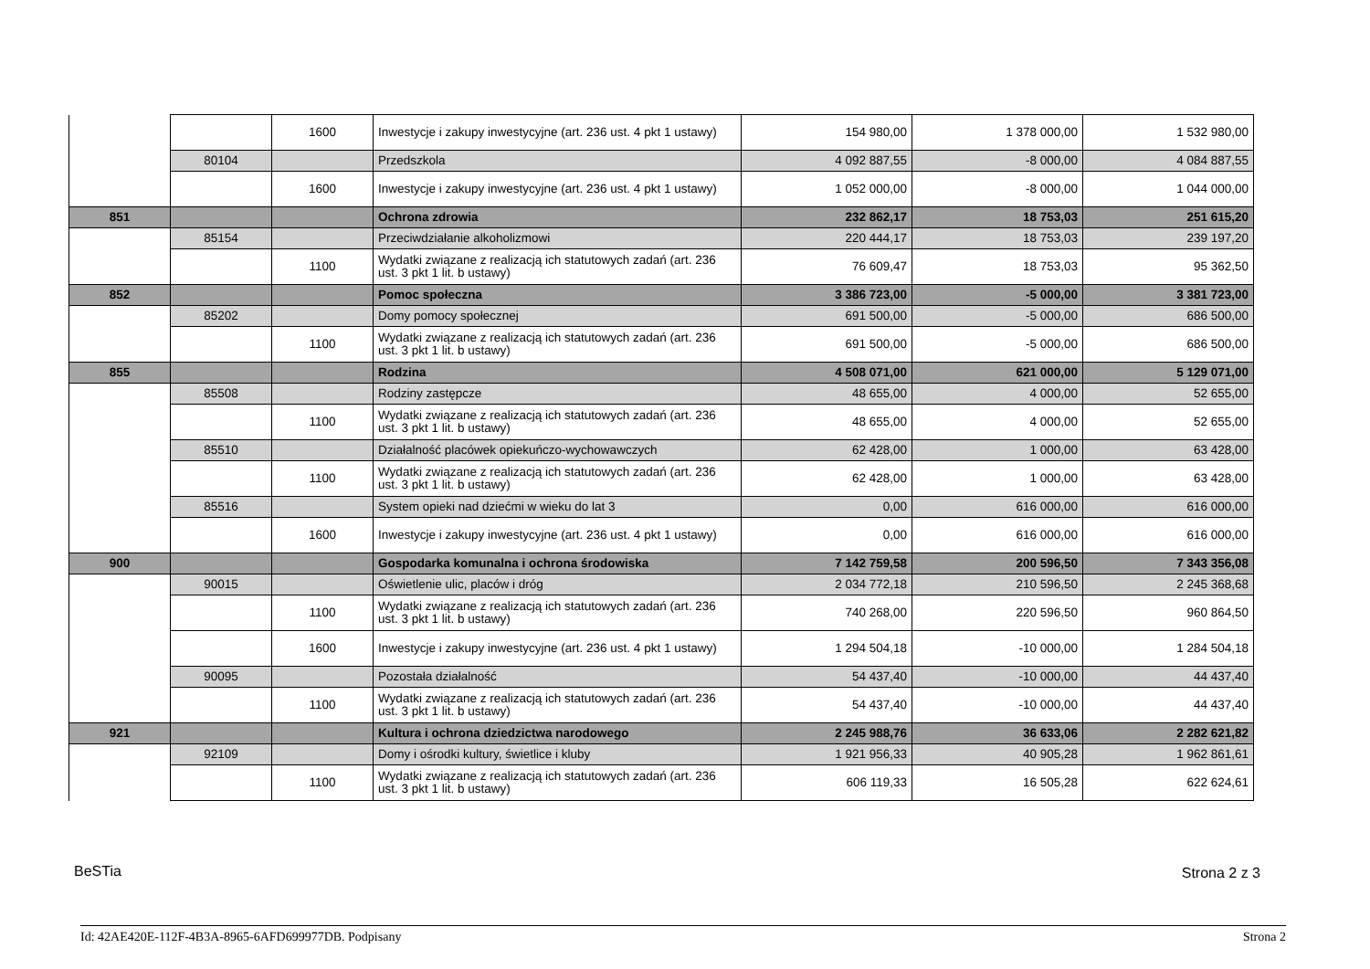| | | 1600 | Inwestycje i zakupy inwestycyjne (art. 236 ust. 4 pkt 1 ustawy) | 154 980,00 | 1 378 000,00 | 1 532 980,00 |
| | 80104 | | Przedszkola | 4 092 887,55 | -8 000,00 | 4 084 887,55 |
| | | 1600 | Inwestycje i zakupy inwestycyjne (art. 236 ust. 4 pkt 1 ustawy) | 1 052 000,00 | -8 000,00 | 1 044 000,00 |
| 851 | | | Ochrona zdrowia | 232 862,17 | 18 753,03 | 251 615,20 |
| | 85154 | | Przeciwdziałanie alkoholizmowi | 220 444,17 | 18 753,03 | 239 197,20 |
| | | 1100 | Wydatki związane z realizacją ich statutowych zadań (art. 236 ust. 3 pkt 1 lit. b ustawy) | 76 609,47 | 18 753,03 | 95 362,50 |
| 852 | | | Pomoc społeczna | 3 386 723,00 | -5 000,00 | 3 381 723,00 |
| | 85202 | | Domy pomocy społecznej | 691 500,00 | -5 000,00 | 686 500,00 |
| | | 1100 | Wydatki związane z realizacją ich statutowych zadań (art. 236 ust. 3 pkt 1 lit. b ustawy) | 691 500,00 | -5 000,00 | 686 500,00 |
| 855 | | | Rodzina | 4 508 071,00 | 621 000,00 | 5 129 071,00 |
| | 85508 | | Rodziny zastępcze | 48 655,00 | 4 000,00 | 52 655,00 |
| | | 1100 | Wydatki związane z realizacją ich statutowych zadań (art. 236 ust. 3 pkt 1 lit. b ustawy) | 48 655,00 | 4 000,00 | 52 655,00 |
| | 85510 | | Działalność placówek opiekuńczo-wychowawczych | 62 428,00 | 1 000,00 | 63 428,00 |
| | | 1100 | Wydatki związane z realizacją ich statutowych zadań (art. 236 ust. 3 pkt 1 lit. b ustawy) | 62 428,00 | 1 000,00 | 63 428,00 |
| | 85516 | | System opieki nad dziećmi w wieku do lat 3 | 0,00 | 616 000,00 | 616 000,00 |
| | | 1600 | Inwestycje i zakupy inwestycyjne (art. 236 ust. 4 pkt 1 ustawy) | 0,00 | 616 000,00 | 616 000,00 |
| 900 | | | Gospodarka komunalna i ochrona środowiska | 7 142 759,58 | 200 596,50 | 7 343 356,08 |
| | 90015 | | Oświetlenie ulic, placów i dróg | 2 034 772,18 | 210 596,50 | 2 245 368,68 |
| | | 1100 | Wydatki związane z realizacją ich statutowych zadań (art. 236 ust. 3 pkt 1 lit. b ustawy) | 740 268,00 | 220 596,50 | 960 864,50 |
| | | 1600 | Inwestycje i zakupy inwestycyjne (art. 236 ust. 4 pkt 1 ustawy) | 1 294 504,18 | -10 000,00 | 1 284 504,18 |
| | 90095 | | Pozostała działalność | 54 437,40 | -10 000,00 | 44 437,40 |
| | | 1100 | Wydatki związane z realizacją ich statutowych zadań (art. 236 ust. 3 pkt 1 lit. b ustawy) | 54 437,40 | -10 000,00 | 44 437,40 |
| 921 | | | Kultura i ochrona dziedzictwa narodowego | 2 245 988,76 | 36 633,06 | 2 282 621,82 |
| | 92109 | | Domy i ośrodki kultury, świetlice i kluby | 1 921 956,33 | 40 905,28 | 1 962 861,61 |
| | | 1100 | Wydatki związane z realizacją ich statutowych zadań (art. 236 ust. 3 pkt 1 lit. b ustawy) | 606 119,33 | 16 505,28 | 622 624,61 |
BeSTia Strona 2 z 3
Id: 42AE420E-112F-4B3A-8965-6AFD699977DB. Podpisany
Strona 2